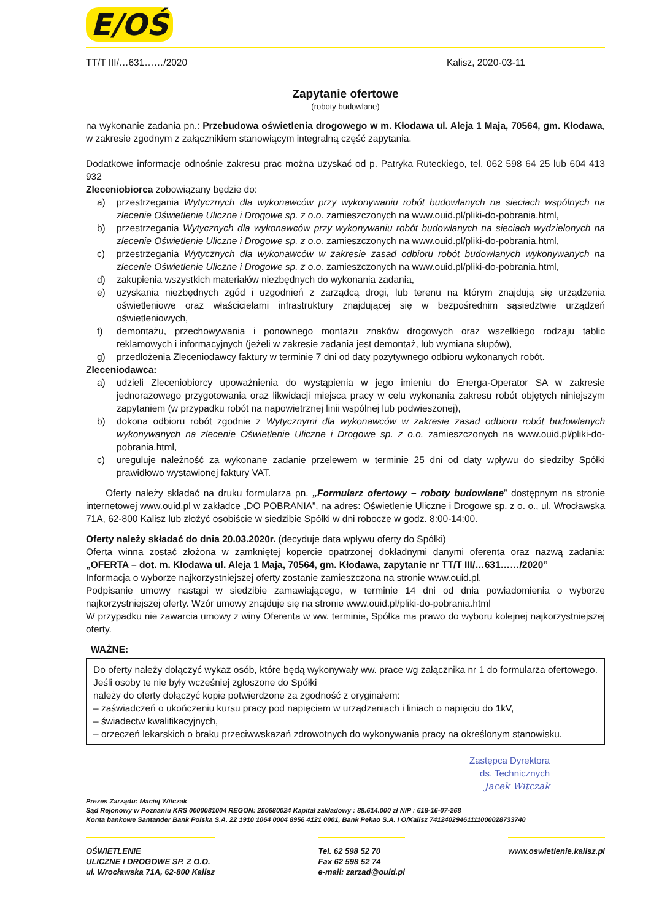E/OŚ
TT/T III/…631……/2020 Kalisz, 2020-03-11
Zapytanie ofertowe
(roboty budowlane)
na wykonanie zadania pn.: Przebudowa oświetlenia drogowego w m. Kłodawa ul. Aleja 1 Maja, 70564, gm. Kłodawa, w zakresie zgodnym z załącznikiem stanowiącym integralną część zapytania.
Dodatkowe informacje odnośnie zakresu prac można uzyskać od p. Patryka Ruteckiego, tel. 062 598 64 25 lub 604 413 932
Zleceniobiorca zobowiązany będzie do:
a) przestrzegania Wytycznych dla wykonawców przy wykonywaniu robót budowlanych na sieciach wspólnych na zlecenie Oświetlenie Uliczne i Drogowe sp. z o.o. zamieszczonych na www.ouid.pl/pliki-do-pobrania.html,
b) przestrzegania Wytycznych dla wykonawców przy wykonywaniu robót budowlanych na sieciach wydzielonych na zlecenie Oświetlenie Uliczne i Drogowe sp. z o.o. zamieszczonych na www.ouid.pl/pliki-do-pobrania.html,
c) przestrzegania Wytycznych dla wykonawców w zakresie zasad odbioru robót budowlanych wykonywanych na zlecenie Oświetlenie Uliczne i Drogowe sp. z o.o. zamieszczonych na www.ouid.pl/pliki-do-pobrania.html,
d) zakupienia wszystkich materiałów niezbędnych do wykonania zadania,
e) uzyskania niezbędnych zgód i uzgodnień z zarządcą drogi, lub terenu na którym znajdują się urządzenia oświetleniowe oraz właścicielami infrastruktury znajdującej się w bezpośrednim sąsiedztwie urządzeń oświetleniowych,
f) demontażu, przechowywania i ponownego montażu znaków drogowych oraz wszelkiego rodzaju tablic reklamowych i informacyjnych (jeżeli w zakresie zadania jest demontaż, lub wymiana słupów),
g) przedłożenia Zleceniodawcy faktury w terminie 7 dni od daty pozytywnego odbioru wykonanych robót.
Zleceniodawca:
a) udzieli Zleceniobiorcy upoważnienia do wystąpienia w jego imieniu do Energa-Operator SA w zakresie jednorazowego przygotowania oraz likwidacji miejsca pracy w celu wykonania zakresu robót objętych niniejszym zapytaniem (w przypadku robót na napowietrznej linii wspólnej lub podwieszonej),
b) dokona odbioru robót zgodnie z Wytycznymi dla wykonawców w zakresie zasad odbioru robót budowlanych wykonywanych na zlecenie Oświetlenie Uliczne i Drogowe sp. z o.o. zamieszczonych na www.ouid.pl/pliki-do-pobrania.html,
c) ureguluje należność za wykonane zadanie przelewem w terminie 25 dni od daty wpływu do siedziby Spółki prawidłowo wystawionej faktury VAT.
Oferty należy składać na druku formularza pn. „Formularz ofertowy – roboty budowlane” dostępnym na stronie internetowej www.ouid.pl w zakładce „DO POBRANIA”, na adres: Oświetlenie Uliczne i Drogowe sp. z o. o., ul. Wrocławska 71A, 62-800 Kalisz lub złożyć osobiście w siedzibie Spółki w dni robocze w godz. 8:00-14:00.
Oferty należy składać do dnia 20.03.2020r. (decyduje data wpływu oferty do Spółki)
Oferta winna zostać złożona w zamkniętej kopercie opatrzonej dokładnymi danymi oferenta oraz nazwą zadania: „OFERTA – dot. m. Kłodawa ul. Aleja 1 Maja, 70564, gm. Kłodawa, zapytanie nr TT/T III/…631……/2020”
Informacja o wyborze najkorzystniejszej oferty zostanie zamieszczona na stronie www.ouid.pl.
Podpisanie umowy nastąpi w siedzibie zamawiającego, w terminie 14 dni od dnia powiadomienia o wyborze najkorzystniejszej oferty. Wzór umowy znajduje się na stronie www.ouid.pl/pliki-do-pobrania.html
W przypadku nie zawarcia umowy z winy Oferenta w ww. terminie, Spółka ma prawo do wyboru kolejnej najkorzystniejszej oferty.
WAŻNE:
Do oferty należy dołączyć wykaz osób, które będą wykonywały ww. prace wg załącznika nr 1 do formularza ofertowego. Jeśli osoby te nie były wcześniej zgłoszone do Spółki
należy do oferty dołączyć kopie potwierdzone za zgodność z oryginałem:
– zaświadczeń o ukończeniu kursu pracy pod napięciem w urządzeniach i liniach o napięciu do 1kV,
– świadectw kwalifikacyjnych,
– orzeczeń lekarskich o braku przeciwwskazań zdrowotnych do wykonywania pracy na określonym stanowisku.
Zastępca Dyrektora
ds. Technicznych
Jacek Witczak
Prezes Zarządu: Maciej Witczak
Sąd Rejonowy w Poznaniu KRS 0000081004 REGON: 250680024 Kapitał zakładowy : 88.614.000 zł NIP : 618-16-07-268
Konta bankowe Santander Bank Polska S.A. 22 1910 1064 0004 8956 4121 0001, Bank Pekao S.A. I O/Kalisz 74124029461111000028733740
OŚWIETLENIE
ULICZNE I DROGOWE SP. Z O.O.
ul. Wrocławska 71A, 62-800 Kalisz
Tel. 62 598 52 70
Fax 62 598 52 74
e-mail: zarzad@ouid.pl
www.oswietlenie.kalisz.pl